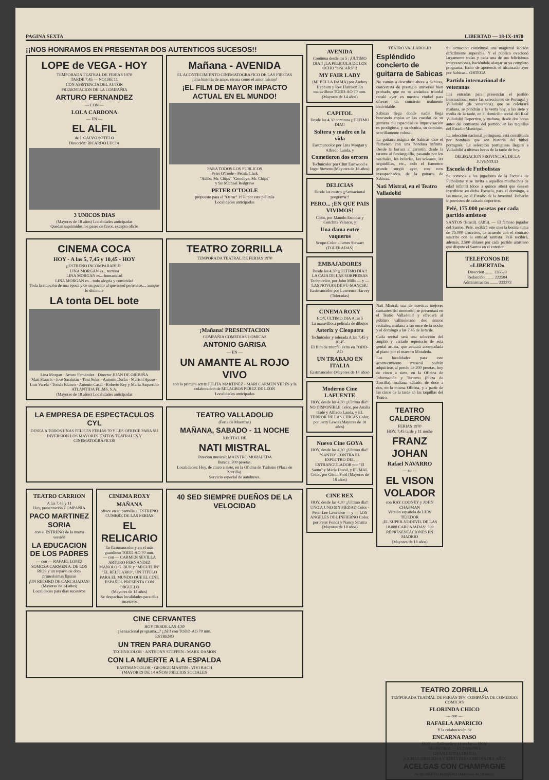PAGINA SEXTA LIBERTAD — 18-IX-1970
¡¡NOS HONRAMOS EN PRESENTAR DOS AUTENTICOS SUCESOS!!
LOPE de VEGA - HOY
TEMPORADA TEATRAL DE FERIAS 1970
TARDE 7,45 — NOCHE 11
CON ASISTENCIA DEL AUTOR
PRESENTACION DE LA COMPAÑIA
ARTURO FERNANDEZ
— CON —
LOLA CARDONA
— EN —
EL ALFIL
de J. CALVO SOTELO
Dirección: RICARDO LUCIA
3 UNICOS DIAS
(Mayores de 18 años) Localidades anticipadas
Quedan suprimidos los pases de favor, excepto oficio
Mañana - AVENIDA
EL ACONTECIMIENTO CINEMATOGRAFICO DE LAS FIESTAS
¡Una historia de amor, eterna como el amor mismo!
¡EL FILM DE MAYOR IMPACTO ACTUAL EN EL MUNDO!
PARA TODOS LOS PUBLICOS
Peter O'Toole · Petula Clark
"Adiós, Mr. Chips" "Goodbye, Mr. Chips"
y Sir Michael Redgrave
PETER O'TOOLE
propuesto para el "Oscar" 1970 por esta película
Localidades anticipadas
CINEMA COCA
HOY - A las 5, 7,45 y 10,45 - HOY
¡¡ESTRENO INCOMPARABLE!!
LINA MORGAN es... ternura
LINA MORGAN es... humanidad
LINA MORGAN es... todo alegría y comicidad
Toda la emoción de una época y de un pueblo al que usted pertenece..., aunque lo disimule
LA tonta DEL bote
Lina Morgan · Arturo Fernández · Director JUAN DE ORDUÑA
Mari Francis · José Sacristán · Toni Soler · Antonio Durán · Marisol Ayuso · Luis Varela · Tomás Blanco · Antonio Casal · Roberto Rey y María Asquerino
ATLANTIDA FILMS, S.A.
(Mayores de 18 años) Localidades anticipadas
TEATRO ZORRILLA
TEMPORADA TEATRAL DE FERIAS 1970
¡Mañana! PRESENTACION
COMPAÑIA COMEDIAS COMICAS
ANTONIO GARISA
— EN —
UN AMANTE AL ROJO VIVO
con la primera actriz JULITA MARTINEZ - MARI CARMEN YEPES y la colaboracion de MILAGROS PEREZ DE LEON
Localidades anticipadas
LA EMPRESA DE ESPECTACULOS CYL
DESEA A TODOS UNAS FELICES FERIAS 70 Y LES OFRECE PARA SU DIVERSION LOS MAYORES EXITOS TEATRALES Y CINEMATOGRAFICOS
TEATRO VALLADOLID
(Feria de Muestras)
MAÑANA, SABADO - 11 NOCHE
RECITAL DE
NATI MISTRAL
Direcion musical: MAESTRO MORALEDA
Butaca: 200 pesetas.
Localidades: Hoy, de cinco a siete, en la Oficina de Turismo (Plaza de Zorrilla).
Servicio especial de autobuses.
TEATRO CARRION
A las 7,45 y 11
Hoy, presentación COMPAÑIA
PACO MARTINEZ SORIA
con el ESTRENO de la nueva versión
LA EDUCACION DE LOS PADRES
— con — RAFAEL LOPEZ SOMOZA CARMEN A. DE LOS RIOS y un reparto de doce primerísimas figuras
¡UN RECORD DE CARCAJADAS!
(Mayores de 14 años)
Localidades para días sucesivos
CINEMA ROXY
MAÑANA
ofrece en su pantalla el ESTRENO CUMBRE DE LAS FERIAS
EL RELICARIO
En Eastmancolor y en el más grandioso TODD-AO 70 mm.
— con — CARMEN SEVILLA ARTURO FERNANDEZ MANOLO G. BUR y "MIGUELIN"
"EL RELICARIO", UN TITULO PARA EL MUNDO QUE EL CINE ESPAÑOL PRESENTA CON ORGULLO
(Mayores de 14 años)
Se despachan localidades para días sucesivos
40 SED SIEMPRE DUEÑOS DE LA VELOCIDAD
CINE CERVANTES
HOY DESDE LAS 4,30
¿Sensacional programa...? ¡¡SI!! con TODD-AO 70 mm.
ESTRENO
UN TREN PARA DURANGO
TECHNICOLOR · ANTHONY STEFFEN - MARK DAMON
CON LA MUERTE A LA ESPALDA
EASTMANCOLOR · GEORGE MARTIN - VIVI BACH
(MAYORES DE 14 AÑOS) PRECIOS SOCIALES
AVENIDA
Continua desde las 5 ¡¡ULTIMO DIA!! ¡LA PELICULA DE LOS OCHO "OSCARS"!!
MY FAIR LADY
(MI BELLA DAMA) por Audrey Hepburn y Rex Harrison En maravilloso TODD-AO 70 mm. (Mayores de 14 años)
CAPITOL
Desde las 4,30 continua ¡¡ULTIMO DIA!!
Soltera y madre en la vida
Eastmancolor por Lina Morgan y Alfredo Landa, y
Cometieron dos errores
Technicolor por Clint Eastwood e Inger Stevens (Mayores de 18 años)
DELICIAS
Desde las cuatro ¡¡Sensacional programa!!
PERO... ¡EN QUE PAIS VIVIMOS!
Color, por Manolo Escobar y Conchita Velasco, y
Una dama entre vaqueros
Scope-Color - James Stewart (TOLERADAS)
EMBAJADORES
Desde las 4,30 ¡¡ULTIMO DIA!! LA CAJA DE LAS SORPRESAS Technicolor, por John Mills — y — LAS NOVIAS DE FU-MANCHU Eastmancolor por Lawrence Harvey (Toleradas)
CINEMA ROXY
HOY, ULTIMO DIA A las 5
La maravillosa película de dibujos
Asterix y Cleopatra
Technicolor y tolerada A las 7,45 y 10,45
El film de triunfal éxito en TODD-AO
UN TRABAJO EN ITALIA
Eastmancolor (Mayores de 14 años)
Moderno Cine LAFUENTE
HOY, desde las 4,30 ¡¡Ultimo día!! NO DISPONIBLE Color, por Analia Gadé y Alfredo Landa, y EL TERROR DE LAS CHICAS Color, por Jerry Lewis (Mayores de 18 años)
Nuevo Cine GOYA
HOY, desde las 4,30 ¡¡Ultimo día!! "SANTO" CONTRA EL ESPECTRO DEL ESTRANGULADOR por "El Santo" y María Duval, y EL MAL Color, por Glenn Ford (Mayores de 18 años)
CINE REX
HOY, desde las 4,30 ¡¡Ultimo día!! UNO A UNO SIN PIEDAD Color - Peter Lee Lawrence — y — LOS ANGELES DEL INFIERNO Color, por Peter Fonda y Nancy Sinatra (Mayores de 18 años)
TEATRO VALLADOLID
Espléndido concierto de guitarra de Sabicas
No vamos a descubrir ahora a Sabicas, concertista de prestigio universal bien probado, que en su andadura triunfal recaló ayer en nuestra ciudad para ofrecer un concierto realmente inolvidable.
Sabicas llega donde nadie llega buscando coplas en las cuerdas de su guitarra. Su capacidad de improvisación es prodigiosa, y su técnica, su dominio, sencillamente colosal.
La guitarra mágica de Sabicas dice el flamenco con una hondura infinita. Desde la farruca al garrotín, desde la taranta al fandanguillo, pasando por los verdiales, las bulerías, las soleares, las seguidillas, etc., todo el flamenco grande surgió ayer, con ecos insospechados, de la guitarra de Sabicas.
Nati Mistral, en el Teatro Valladolid
Nati Mistral, una de nuestras mejores cantantes del momento, se presentará en el Teatro Valladolid y ofrecerá al público vallisoletano dos únicos recitales, mañana a las once de la noche y el domingo a las 7,45 de la tarde.
Cada recital será una selección del amplio y variado repertorio de esta genial artista, que actuará acompañada al piano por el maestro Moraleda.
Las localidades para este acontecimiento musical podrán adquirirse, al precio de 200 pesetas, hoy de cinco a siete, en la Oficina de Información y Turismo (Plaza de Zorrilla); mañana, sábado, de doce a dos, en la misma Oficina, y a partir de las cinco de la tarde en las taquillas del Teatro.
TEATRO CALDERON
FERIAS 1970
HOY, 7,45 tarde y 11 noche
FRANZ JOHAN
Rafael NAVARRO
— en —
EL VISON VOLADOR
con RAY COONEY y JOHN CHAPMAN
Versión española de LUIS TEJEDOR
¡EL SUPER-VODEVIL DE LAS 10.000 CARCAJADAS! 500 REPRESENTACIONES EN MADRID
(Mayores de 18 años)
Su actuación constituyó una magistral lección difícilmente superable. Y el público ovacionó largamente todas y cada una de sus felicísimas intervenciones, haciéndole alargar su ya completo programa. Exito de apoteosis el alcanzado ayer por Sabicas... ORTEGA
Partido internacional de veteranos
Las entradas para presenciar el partido internacional entre las selecciones de Portugal y Valladolid (de veteranos), que se celebrará mañana, se pondrán a la venta hoy, a las siete y media de la tarde, en el domicilio social del Real Valladolid Deportivo, y mañana, desde dos horas antes del comienzo del partido, en las taquillas del Estadio Municipal.
La selección nacional portuguesa está constituida por hombres que son historia del fútbol portugués. La selección portuguesa llegará a Valladolid a últimas horas de la tarde de hoy.
DELEGACION PROVINCIAL DE LA JUVENTUD
Escuela de Futbolistas
Se convoca a los jugadores de la Escuela de Futbolistas y se invita a aquellos muchachos de edad infantil (doce a quince años) que deseen inscribirse en dicha Escuela, para el domingo, a las nueve, en el Estadio de la Juventud. Deberán ir provistos de calzado deportivo.
Pelé, 175.000 pesetas por cada partido amistoso
SANTOS (Brasil). (Alfil). — El famoso jugador del Santos, Pelé, recibirá este mes la bonita suma de 75.000 cruceiros, de acuerdo con el contrato suscrito con la entidad santista. Pelé recibirá, además, 2.500 dólares por cada partido amistoso que dispute el Santos en el exterior.
TELEFONOS DE «LIBERTAD»
Dirección ........ 226623
Redacción ........ 222584
Administración ........ 222373
TEATRO ZORRILLA
TEMPORADA TEATRAL DE FERIAS 1970 COMPAÑIA DE COMEDIAS COMICAS
FLORINDA CHICO
— con —
RAFAELA APARICIO
Y la colaboración de
ENCARNA PASO
HOY — 7,45 tarde y 11 noche — HOY
DESPEDIDA — ULTIMO DIA
GRAN EXITO COMICO
¡LA MAS GRACIOSA Y ATREVIDA COMEDIA DEL AÑO!
ACELGAS CON CHAMPAGNE
de ROBERTO ROMERO (Mayores de 18 años)